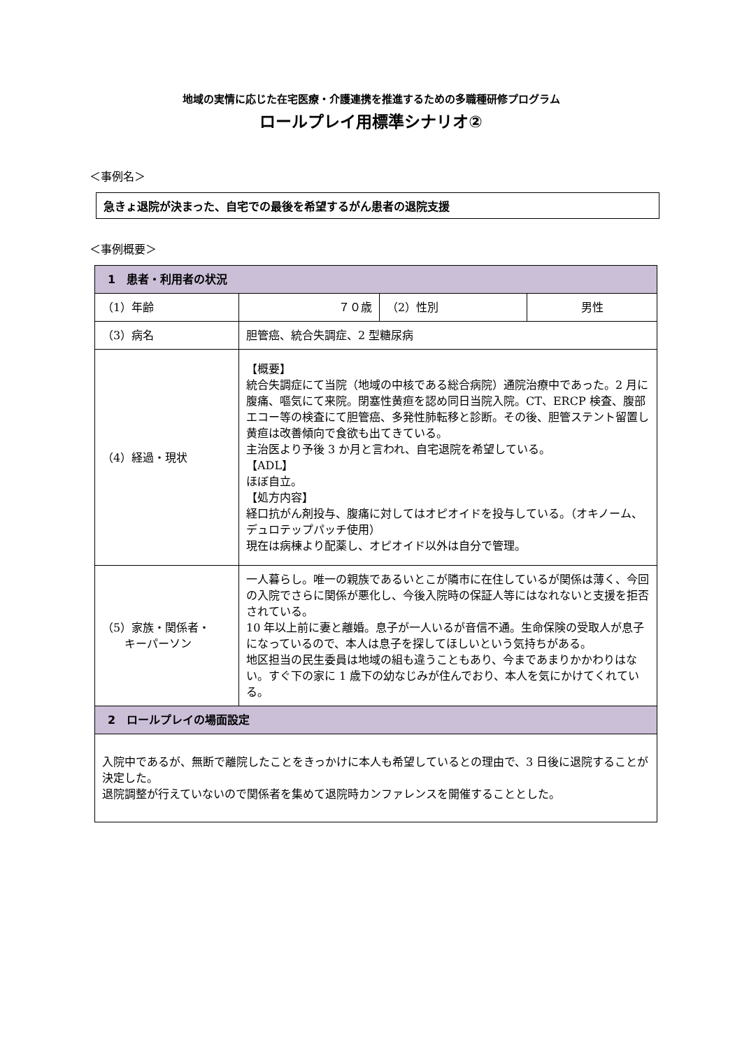地域の実情に応じた在宅医療・介護連携を推進するための多職種研修プログラム
ロールプレイ用標準シナリオ②
＜事例名＞
急きょ退院が決まった、自宅での最後を希望するがん患者の退院支援
＜事例概要＞
| 1 患者・利用者の状況 | | | |
| --- | --- | --- | --- |
| （1）年齢 | ７０歳 | （2）性別 | 男性 |
| （3）病名 | 胆管癌、統合失調症、2 型糖尿病 | | |
| （4）経過・現状 | 【概要】 統合失調症にて当院（地域の中核である総合病院）通院治療中であった。2 月に腹痛、嘔気にて来院。閉塞性黄疸を認め同日当院入院。CT、ERCP 検査、腹部エコー等の検査にて胆管癌、多発性肺転移と診断。その後、胆管ステント留置し黄疸は改善傾向で食欲も出てきている。 主治医より予後 3 か月と言われ、自宅退院を希望している。 【ADL】 ほぼ自立。 【処方内容】 経口抗がん剤投与、腹痛に対してはオピオイドを投与している。（オキノーム、デュロテップパッチ使用） 現在は病棟より配薬し、オピオイド以外は自分で管理。 | | |
| （5）家族・関係者・ キーパーソン | 一人暮らし。唯一の親族であるいとこが隣市に在住しているが関係は薄く、今回の入院でさらに関係が悪化し、今後入院時の保証人等にはなれないと支援を拒否されている。 10 年以上前に妻と離婚。息子が一人いるが音信不通。生命保険の受取人が息子になっているので、本人は息子を探してほしいという気持ちがある。 地区担当の民生委員は地域の組も違うこともあり、今まであまりかかわりはない。すぐ下の家に 1 歳下の幼なじみが住んでおり、本人を気にかけてくれている。 | | |
| 2 ロールプレイの場面設定 | | | |
| 入院中であるが、無断で離院したことをきっかけに本人も希望しているとの理由で、3 日後に退院することが決定した。 退院調整が行えていないので関係者を集めて退院時カンファレンスを開催することとした。 | | | |